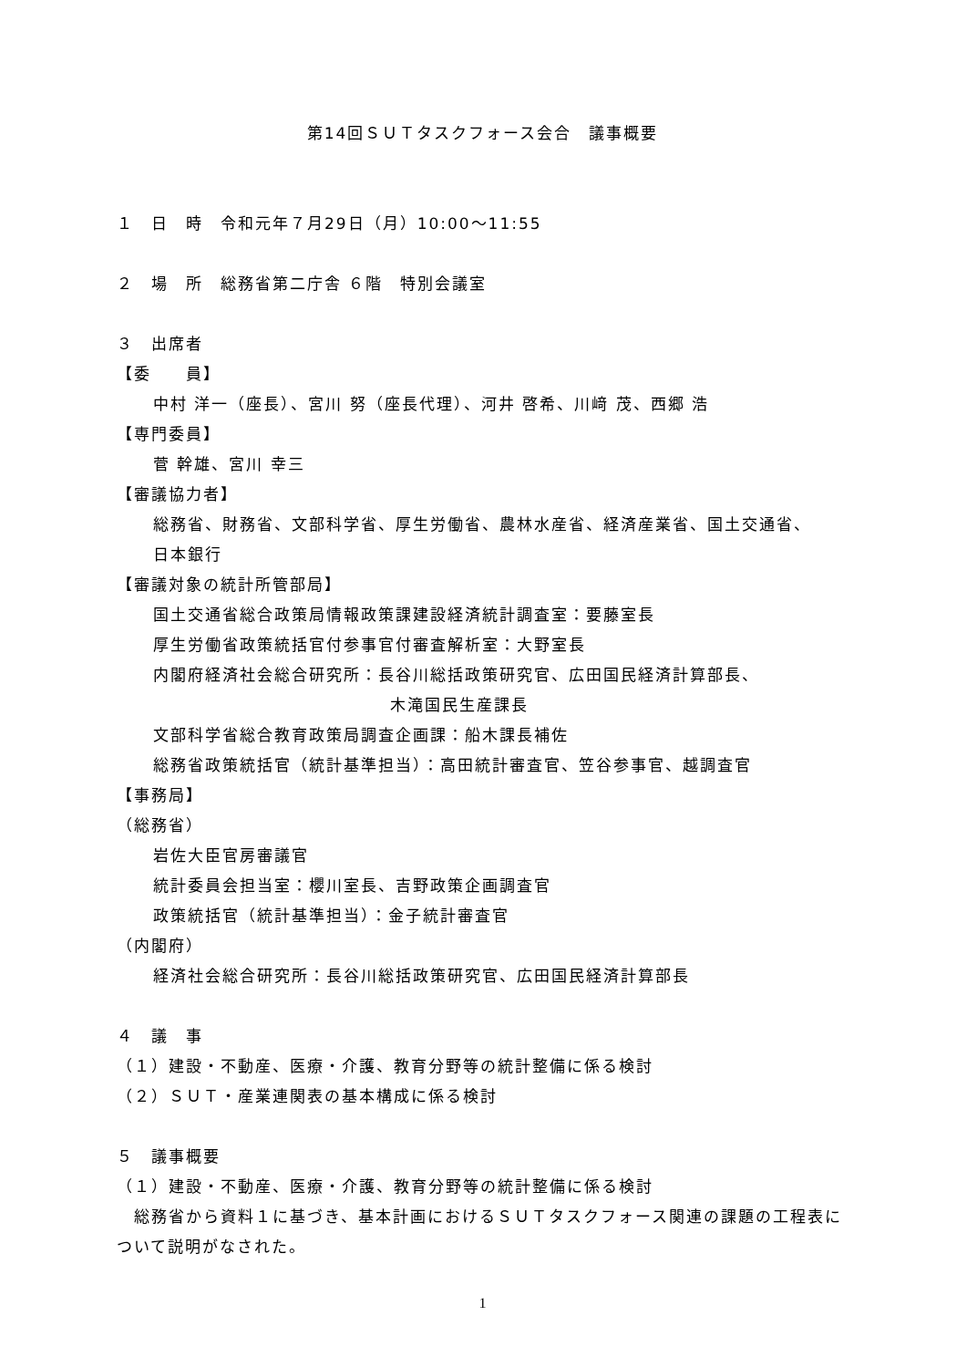第14回ＳＵＴタスクフォース会合　議事概要
１　日　時　令和元年７月29日（月）10:00～11:55
２　場　所　総務省第二庁舎 ６階　特別会議室
３　出席者
【委　　員】
中村 洋一（座長）、宮川 努（座長代理）、河井 啓希、川﨑 茂、西郷 浩
【専門委員】
菅 幹雄、宮川 幸三
【審議協力者】
総務省、財務省、文部科学省、厚生労働省、農林水産省、経済産業省、国土交通省、
日本銀行
【審議対象の統計所管部局】
国土交通省総合政策局情報政策課建設経済統計調査室：要藤室長
厚生労働省政策統括官付参事官付審査解析室：大野室長
内閣府経済社会総合研究所：長谷川総括政策研究官、広田国民経済計算部長、
木滝国民生産課長
文部科学省総合教育政策局調査企画課：船木課長補佐
総務省政策統括官（統計基準担当）：高田統計審査官、笠谷参事官、越調査官
【事務局】
（総務省）
岩佐大臣官房審議官
統計委員会担当室：櫻川室長、吉野政策企画調査官
政策統括官（統計基準担当）：金子統計審査官
（内閣府）
経済社会総合研究所：長谷川総括政策研究官、広田国民経済計算部長
４　議　事
（１）建設・不動産、医療・介護、教育分野等の統計整備に係る検討
（２）ＳＵＴ・産業連関表の基本構成に係る検討
５　議事概要
（１）建設・不動産、医療・介護、教育分野等の統計整備に係る検討
　総務省から資料１に基づき、基本計画におけるＳＵＴタスクフォース関連の課題の工程表について説明がなされた。
1